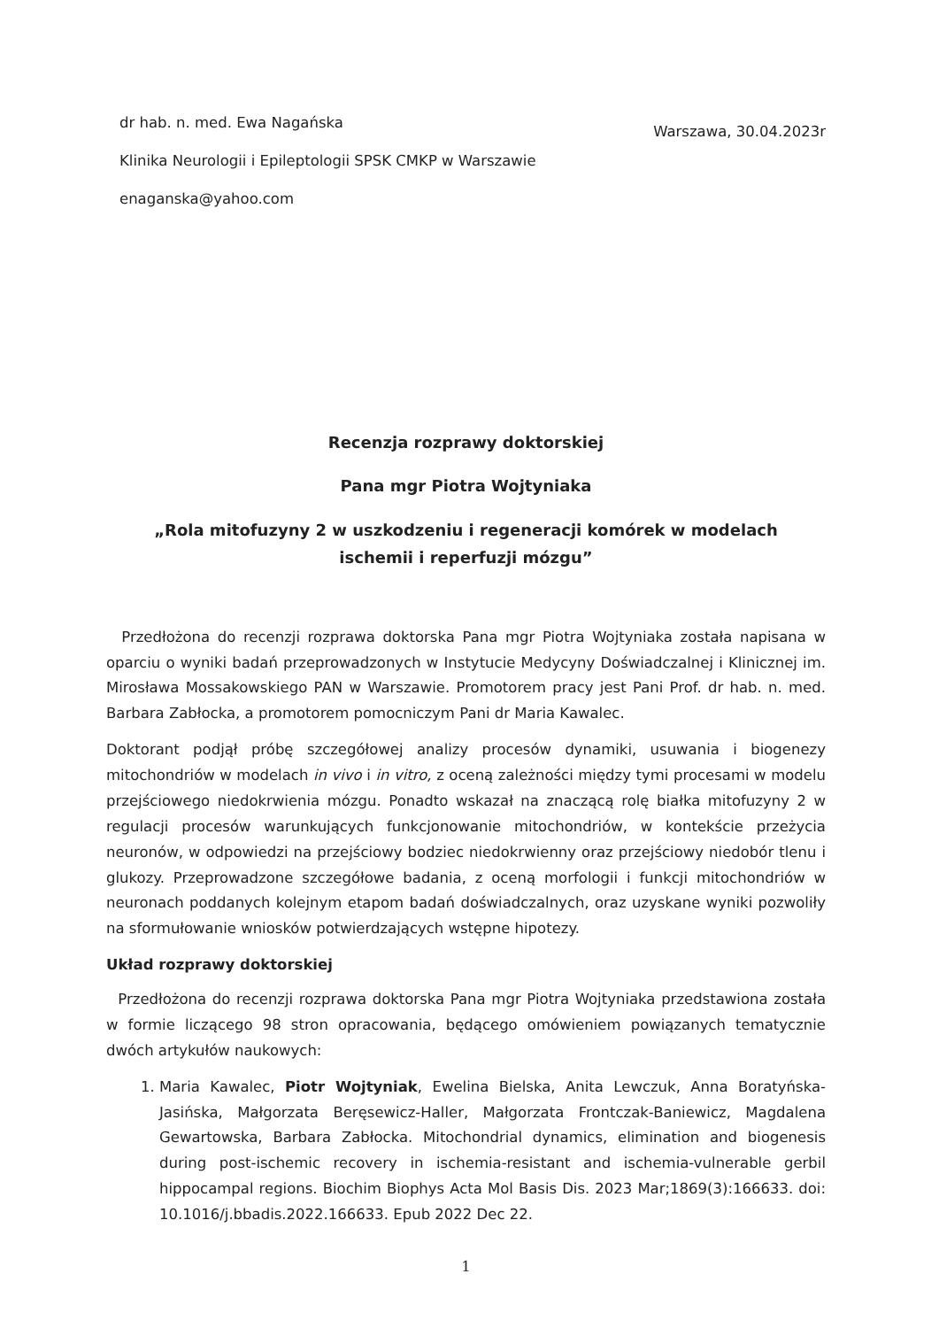dr hab. n. med. Ewa Nagańska
Klinika Neurologii i Epileptologii SPSK CMKP w Warszawie
enaganska@yahoo.com
Warszawa, 30.04.2023r
Recenzja rozprawy doktorskiej
Pana mgr Piotra Wojtyniaka
„Rola mitofuzyny 2 w uszkodzeniu i regeneracji komórek w modelach
ischemii i reperfuzji mózgu”
Przedłożona do recenzji rozprawa doktorska Pana mgr Piotra Wojtyniaka została napisana w oparciu o wyniki badań przeprowadzonych w Instytucie Medycyny Doświadczalnej i Klinicznej im. Mirosława Mossakowskiego PAN w Warszawie. Promotorem pracy jest Pani Prof. dr hab. n. med. Barbara Zabłocka, a promotorem pomocniczym Pani dr Maria Kawalec.
Doktorant podjął próbę szczegółowej analizy procesów dynamiki, usuwania i biogenezy mitochondriów w modelach in vivo i in vitro, z oceną zależności między tymi procesami w modelu przejściowego niedokrwienia mózgu. Ponadto wskazał na znaczącą rolę białka mitofuzyny 2 w regulacji procesów warunkujących funkcjonowanie mitochondriów, w kontekście przeżycia neuronów, w odpowiedzi na przejściowy bodziec niedokrwienny oraz przejściowy niedobór tlenu i glukozy. Przeprowadzone szczegółowe badania, z oceną morfologii i funkcji mitochondriów w neuronach poddanych kolejnym etapom badań doświadczalnych, oraz uzyskane wyniki pozwoliły na sformułowanie wniosków potwierdzających wstępne hipotezy.
Układ rozprawy doktorskiej
Przedłożona do recenzji rozprawa doktorska Pana mgr Piotra Wojtyniaka przedstawiona została w formie liczącego 98 stron opracowania, będącego omówieniem powiązanych tematycznie dwóch artykułów naukowych:
1. Maria Kawalec, Piotr Wojtyniak, Ewelina Bielska, Anita Lewczuk, Anna Boratyńska-Jasińska, Małgorzata Beręsewicz-Haller, Małgorzata Frontczak-Baniewicz, Magdalena Gewartowska, Barbara Zabłocka. Mitochondrial dynamics, elimination and biogenesis during post-ischemic recovery in ischemia-resistant and ischemia-vulnerable gerbil hippocampal regions. Biochim Biophys Acta Mol Basis Dis. 2023 Mar;1869(3):166633. doi: 10.1016/j.bbadis.2022.166633. Epub 2022 Dec 22.
1